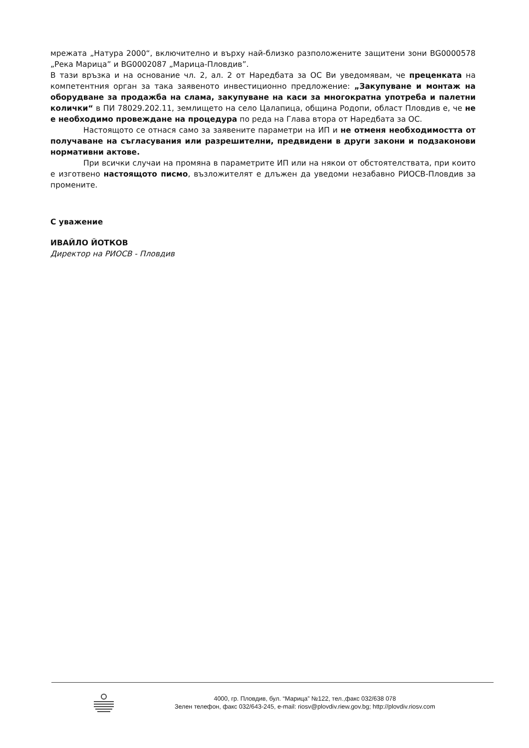мрежата „Натура 2000“, включително и върху най-близко разположените защитени зони BG0000578 „Река Марица” и BG0002087 „Марица-Пловдив”.
В тази връзка и на основание чл. 2, ал. 2 от Наредбата за ОС Ви уведомявам, че преценката на компетентния орган за така заявеното инвестиционно предложение: „Закупуване и монтаж на оборудване за продажба на слама, закупуване на каси за многократна употреба и палетни колички“ в ПИ 78029.202.11, землището на село Цалапица, община Родопи, област Пловдив е, че не е необходимо провеждане на процедура по реда на Глава втора от Наредбата за ОС.
Настоящото се отнася само за заявените параметри на ИП и не отменя необходимостта от получаване на съгласувания или разрешителни, предвидени в други закони и подзаконови нормативни актове.
При всички случаи на промяна в параметрите ИП или на някои от обстоятелствата, при които е изготвено настоящото писмо, възложителят е длъжен да уведоми незабавно РИОСВ-Пловдив за промените.
С уважение
ИВАЙЛО ЙОТКОВ
Директор на РИОСВ - Пловдив
4000, гр. Пловдив, бул. “Марица” №122, тел.,факс 032/638 078
Зелен телефон, факс 032/643-245, e-mail: riosv@plovdiv.riew.gov.bg; http://plovdiv.riosv.com